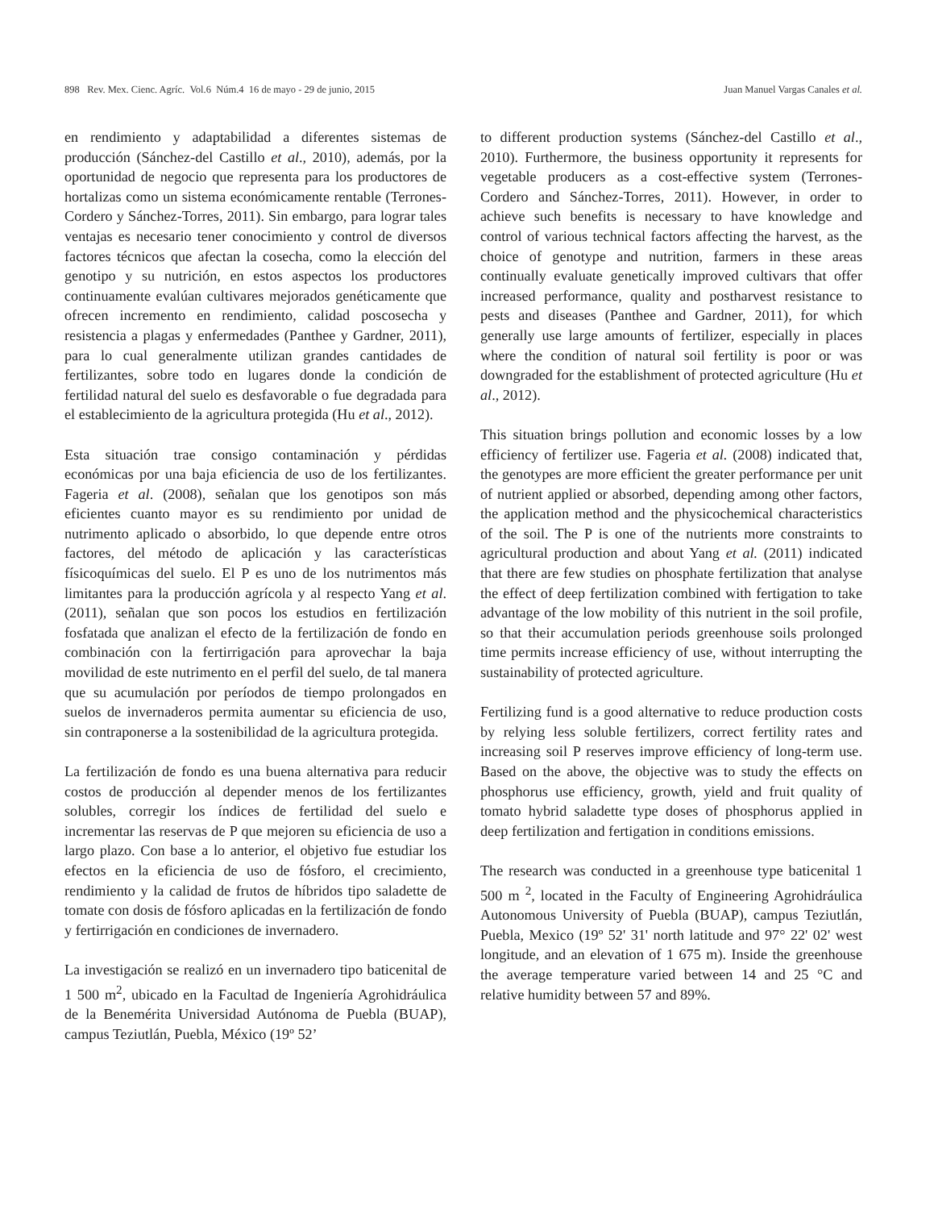898 Rev. Mex. Cienc. Agríc. Vol.6 Núm.4 16 de mayo - 29 de junio, 2015 Juan Manuel Vargas Canales et al.
en rendimiento y adaptabilidad a diferentes sistemas de producción (Sánchez-del Castillo et al., 2010), además, por la oportunidad de negocio que representa para los productores de hortalizas como un sistema económicamente rentable (Terrones-Cordero y Sánchez-Torres, 2011). Sin embargo, para lograr tales ventajas es necesario tener conocimiento y control de diversos factores técnicos que afectan la cosecha, como la elección del genotipo y su nutrición, en estos aspectos los productores continuamente evalúan cultivares mejorados genéticamente que ofrecen incremento en rendimiento, calidad poscosecha y resistencia a plagas y enfermedades (Panthee y Gardner, 2011), para lo cual generalmente utilizan grandes cantidades de fertilizantes, sobre todo en lugares donde la condición de fertilidad natural del suelo es desfavorable o fue degradada para el establecimiento de la agricultura protegida (Hu et al., 2012).
Esta situación trae consigo contaminación y pérdidas económicas por una baja eficiencia de uso de los fertilizantes. Fageria et al. (2008), señalan que los genotipos son más eficientes cuanto mayor es su rendimiento por unidad de nutrimento aplicado o absorbido, lo que depende entre otros factores, del método de aplicación y las características físicoquímicas del suelo. El P es uno de los nutrimentos más limitantes para la producción agrícola y al respecto Yang et al. (2011), señalan que son pocos los estudios en fertilización fosfatada que analizan el efecto de la fertilización de fondo en combinación con la fertirrigación para aprovechar la baja movilidad de este nutrimento en el perfil del suelo, de tal manera que su acumulación por períodos de tiempo prolongados en suelos de invernaderos permita aumentar su eficiencia de uso, sin contraponerse a la sostenibilidad de la agricultura protegida.
La fertilización de fondo es una buena alternativa para reducir costos de producción al depender menos de los fertilizantes solubles, corregir los índices de fertilidad del suelo e incrementar las reservas de P que mejoren su eficiencia de uso a largo plazo. Con base a lo anterior, el objetivo fue estudiar los efectos en la eficiencia de uso de fósforo, el crecimiento, rendimiento y la calidad de frutos de híbridos tipo saladette de tomate con dosis de fósforo aplicadas en la fertilización de fondo y fertirrigación en condiciones de invernadero.
La investigación se realizó en un invernadero tipo baticenital de 1 500 m<sup>2</sup>, ubicado en la Facultad de Ingeniería Agrohidráulica de la Benemérita Universidad Autónoma de Puebla (BUAP), campus Teziutlán, Puebla, México (19º 52’
to different production systems (Sánchez-del Castillo et al., 2010). Furthermore, the business opportunity it represents for vegetable producers as a cost-effective system (Terrones-Cordero and Sánchez-Torres, 2011). However, in order to achieve such benefits is necessary to have knowledge and control of various technical factors affecting the harvest, as the choice of genotype and nutrition, farmers in these areas continually evaluate genetically improved cultivars that offer increased performance, quality and postharvest resistance to pests and diseases (Panthee and Gardner, 2011), for which generally use large amounts of fertilizer, especially in places where the condition of natural soil fertility is poor or was downgraded for the establishment of protected agriculture (Hu et al., 2012).
This situation brings pollution and economic losses by a low efficiency of fertilizer use. Fageria et al. (2008) indicated that, the genotypes are more efficient the greater performance per unit of nutrient applied or absorbed, depending among other factors, the application method and the physicochemical characteristics of the soil. The P is one of the nutrients more constraints to agricultural production and about Yang et al. (2011) indicated that there are few studies on phosphate fertilization that analyse the effect of deep fertilization combined with fertigation to take advantage of the low mobility of this nutrient in the soil profile, so that their accumulation periods greenhouse soils prolonged time permits increase efficiency of use, without interrupting the sustainability of protected agriculture.
Fertilizing fund is a good alternative to reduce production costs by relying less soluble fertilizers, correct fertility rates and increasing soil P reserves improve efficiency of long-term use. Based on the above, the objective was to study the effects on phosphorus use efficiency, growth, yield and fruit quality of tomato hybrid saladette type doses of phosphorus applied in deep fertilization and fertigation in conditions emissions.
The research was conducted in a greenhouse type baticenital 1 500 m <sup>2</sup>, located in the Faculty of Engineering Agrohidráulica Autonomous University of Puebla (BUAP), campus Teziutlán, Puebla, Mexico (19º 52' 31' north latitude and 97° 22' 02' west longitude, and an elevation of 1 675 m). Inside the greenhouse the average temperature varied between 14 and 25 °C and relative humidity between 57 and 89%.